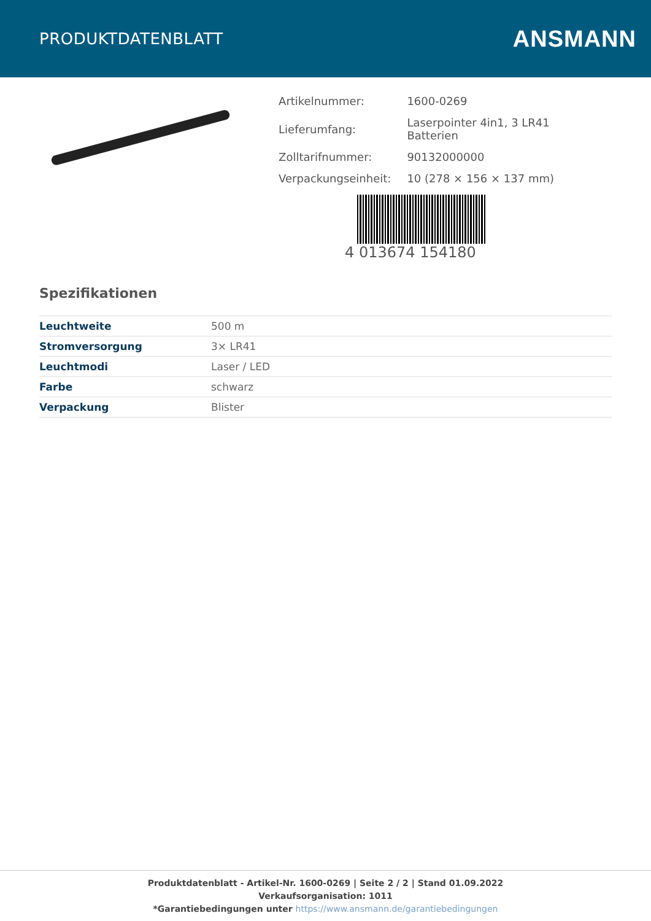PRODUKTDATENBLATT
ANSMANN
| Artikelnummer: | 1600-0269 |
| Lieferumfang: | Laserpointer 4in1, 3 LR41 Batterien |
| Zolltarifnummer: | 90132000000 |
| Verpackungseinheit: | 10 (278 × 156 × 137 mm) |
4 013674 154180
Spezifikationen
| Leuchtweite | 500 m |
| Stromversorgung | 3× LR41 |
| Leuchtmodi | Laser / LED |
| Farbe | schwarz |
| Verpackung | Blister |
Produktdatenblatt - Artikel-Nr. 1600-0269 | Seite 2 / 2 | Stand 01.09.2022
Verkaufsorganisation: 1011
*Garantiebedingungen unter https://www.ansmann.de/garantiebedingungen